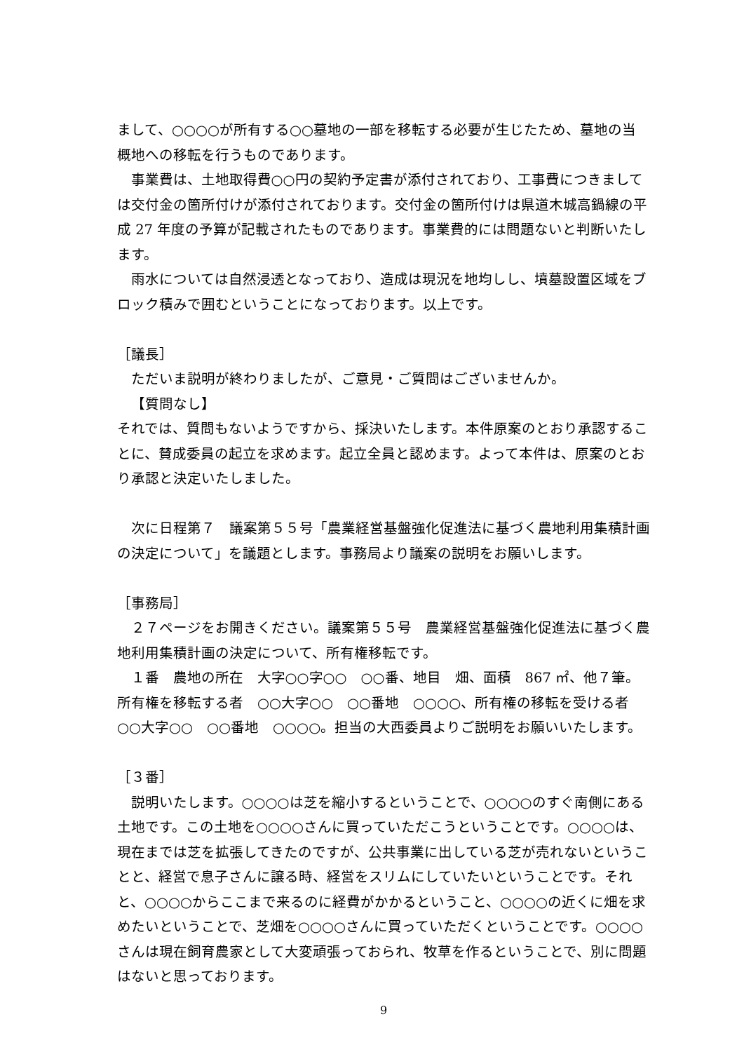まして、○○○○が所有する○○墓地の一部を移転する必要が生じたため、墓地の当概地への移転を行うものであります。
事業費は、土地取得費○○円の契約予定書が添付されており、工事費につきましては交付金の箇所付けが添付されております。交付金の箇所付けは県道木城高鍋線の平成 27 年度の予算が記載されたものであります。事業費的には問題ないと判断いたします。
雨水については自然浸透となっており、造成は現況を地均しし、墳墓設置区域をブロック積みで囲むということになっております。以上です。
［議長］
ただいま説明が終わりましたが、ご意見・ご質問はございませんか。
【質問なし】
それでは、質問もないようですから、採決いたします。本件原案のとおり承認することに、賛成委員の起立を求めます。起立全員と認めます。よって本件は、原案のとおり承認と決定いたしました。
次に日程第７　議案第５５号「農業経営基盤強化促進法に基づく農地利用集積計画の決定について」を議題とします。事務局より議案の説明をお願いします。
［事務局］
２７ページをお開きください。議案第５５号　農業経営基盤強化促進法に基づく農地利用集積計画の決定について、所有権移転です。
１番　農地の所在　大字○○字○○　○○番、地目　畑、面積　867 ㎡、他７筆。所有権を移転する者　○○大字○○　○○番地　○○○○、所有権の移転を受ける者　○○大字○○　○○番地　○○○○。担当の大西委員よりご説明をお願いいたします。
［３番］
説明いたします。○○○○は芝を縮小するということで、○○○○のすぐ南側にある土地です。この土地を○○○○さんに買っていただこうということです。○○○○は、現在までは芝を拡張してきたのですが、公共事業に出している芝が売れないということと、経営で息子さんに譲る時、経営をスリムにしていたいということです。それと、○○○○からここまで来るのに経費がかかるということ、○○○○の近くに畑を求めたいということで、芝畑を○○○○さんに買っていただくということです。○○○○さんは現在飼育農家として大変頑張っておられ、牧草を作るということで、別に問題はないと思っております。
9